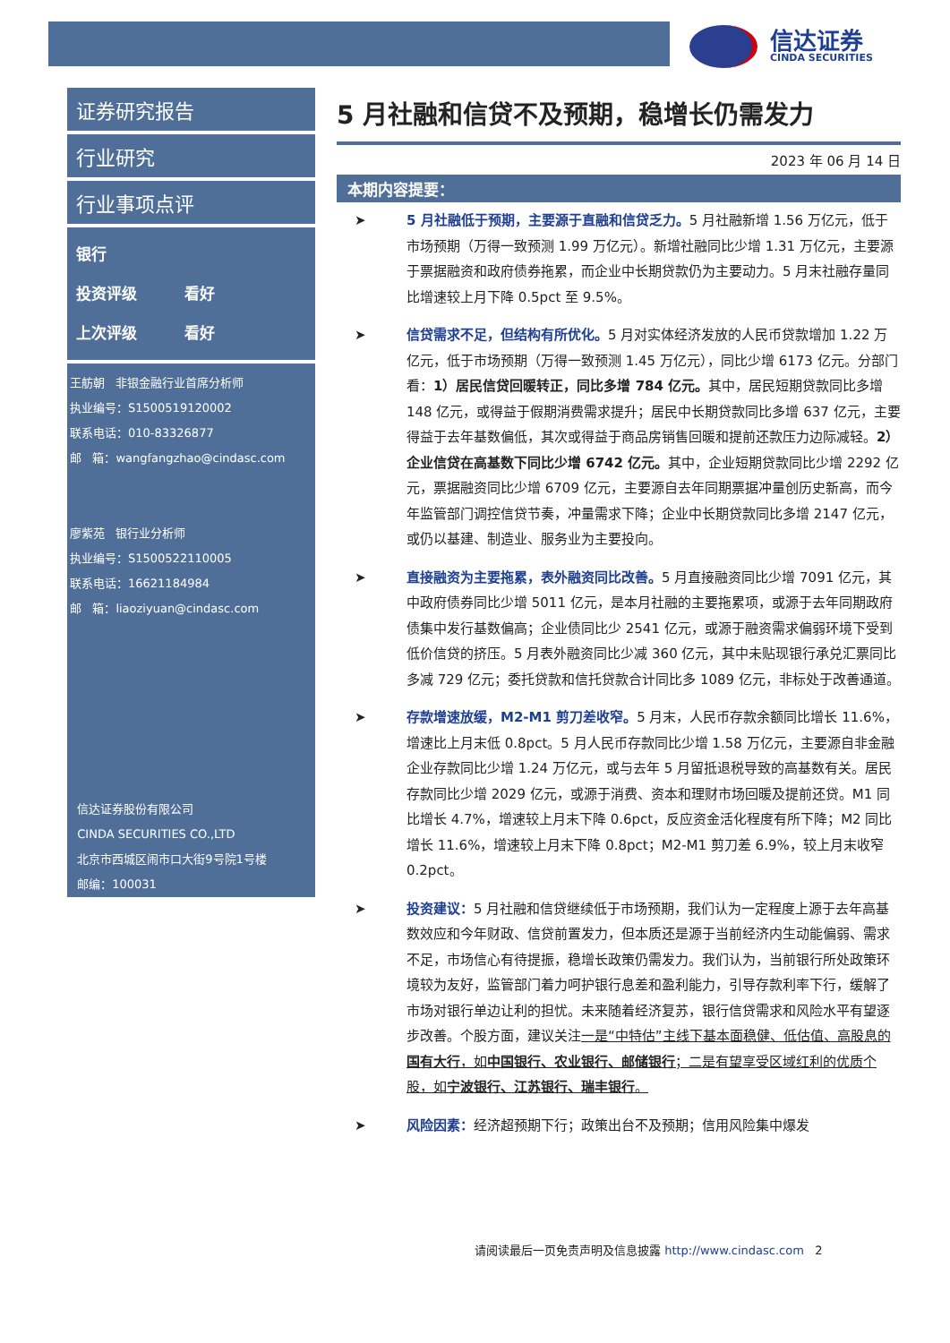信达证券
CINDA SECURITIES
证券研究报告
行业研究
行业事项点评
银行
投资评级 看好
上次评级 看好
王舫朝 非银金融行业首席分析师
执业编号：S1500519120002
联系电话：010-83326877
邮 箱：wangfangzhao@cindasc.com
廖紫苑 银行业分析师
执业编号：S1500522110005
联系电话：16621184984
邮 箱：liaoziyuan@cindasc.com
信达证券股份有限公司
CINDA SECURITIES CO.,LTD
北京市西城区闹市口大街9号院1号楼
邮编：100031
5 月社融和信贷不及预期，稳增长仍需发力
2023 年 06 月 14 日
本期内容提要：
➤ 5 月社融低于预期，主要源于直融和信贷乏力。5 月社融新增 1.56 万亿元，低于市场预期（万得一致预测 1.99 万亿元）。新增社融同比少增 1.31 万亿元，主要源于票据融资和政府债券拖累，而企业中长期贷款仍为主要动力。5 月末社融存量同比增速较上月下降 0.5pct 至 9.5%。
➤ 信贷需求不足，但结构有所优化。5 月对实体经济发放的人民币贷款增加 1.22 万亿元，低于市场预期（万得一致预测 1.45 万亿元），同比少增 6173 亿元。分部门看：1）居民信贷回暖转正，同比多增 784 亿元。其中，居民短期贷款同比多增 148 亿元，或得益于假期消费需求提升；居民中长期贷款同比多增 637 亿元，主要得益于去年基数偏低，其次或得益于商品房销售回暖和提前还款压力边际减轻。2）企业信贷在高基数下同比少增 6742 亿元。其中，企业短期贷款同比少增 2292 亿元，票据融资同比少增 6709 亿元，主要源自去年同期票据冲量创历史新高，而今年监管部门调控信贷节奏，冲量需求下降；企业中长期贷款同比多增 2147 亿元，或仍以基建、制造业、服务业为主要投向。
➤ 直接融资为主要拖累，表外融资同比改善。5 月直接融资同比少增 7091 亿元，其中政府债券同比少增 5011 亿元，是本月社融的主要拖累项，或源于去年同期政府债集中发行基数偏高；企业债同比少 2541 亿元，或源于融资需求偏弱环境下受到低价信贷的挤压。5 月表外融资同比少减 360 亿元，其中未贴现银行承兑汇票同比多减 729 亿元；委托贷款和信托贷款合计同比多 1089 亿元，非标处于改善通道。
➤ 存款增速放缓，M2-M1 剪刀差收窄。5 月末，人民币存款余额同比增长 11.6%，增速比上月末低 0.8pct。5 月人民币存款同比少增 1.58 万亿元，主要源自非金融企业存款同比少增 1.24 万亿元，或与去年 5 月留抵退税导致的高基数有关。居民存款同比少增 2029 亿元，或源于消费、资本和理财市场回暖及提前还贷。M1 同比增长 4.7%，增速较上月末下降 0.6pct，反应资金活化程度有所下降；M2 同比增长 11.6%，增速较上月末下降 0.8pct；M2-M1 剪刀差 6.9%，较上月末收窄 0.2pct。
➤ 投资建议：5 月社融和信贷继续低于市场预期，我们认为一定程度上源于去年高基数效应和今年财政、信贷前置发力，但本质还是源于当前经济内生动能偏弱、需求不足，市场信心有待提振，稳增长政策仍需发力。我们认为，当前银行所处政策环境较为友好，监管部门着力呵护银行息差和盈利能力，引导存款利率下行，缓解了市场对银行单边让利的担忧。未来随着经济复苏，银行信贷需求和风险水平有望逐步改善。个股方面，建议关注一是“中特估”主线下基本面稳健、低估值、高股息的国有大行，如中国银行、农业银行、邮储银行；二是有望享受区域红利的优质个股，如宁波银行、江苏银行、瑞丰银行。
➤ 风险因素：经济超预期下行；政策出台不及预期；信用风险集中爆发
请阅读最后一页免责声明及信息披露 http://www.cindasc.com 2